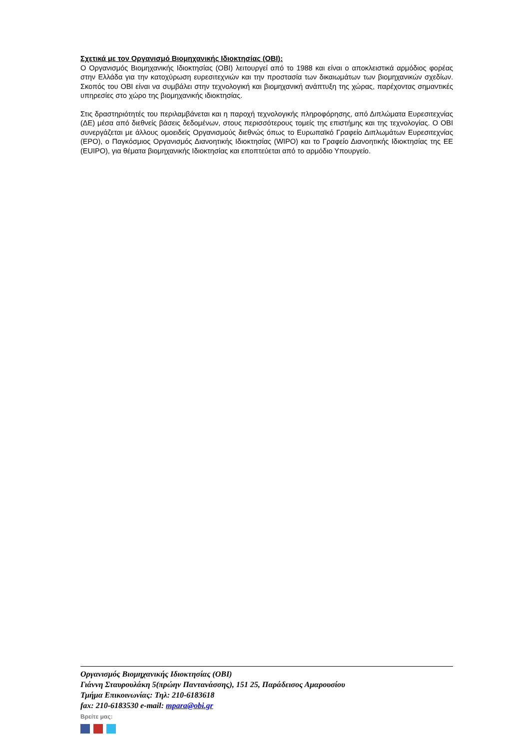Σχετικά με τον Οργανισμό Βιομηχανικής Ιδιοκτησίας (ΟΒΙ):
Ο Οργανισμός Βιομηχανικής Ιδιοκτησίας (ΟΒΙ) λειτουργεί από το 1988 και είναι ο αποκλειστικά αρμόδιος φορέας στην Ελλάδα για την κατοχύρωση ευρεσιτεχνιών και την προστασία των δικαιωμάτων των βιομηχανικών σχεδίων. Σκοπός του ΟΒΙ είναι να συμβάλει στην τεχνολογική και βιομηχανική ανάπτυξη της χώρας, παρέχοντας σημαντικές υπηρεσίες στο χώρο της βιομηχανικής ιδιοκτησίας.
Στις δραστηριότητές του περιλαμβάνεται και η παροχή τεχνολογικής πληροφόρησης, από Διπλώματα Ευρεσιτεχνίας (ΔΕ) μέσα από διεθνείς βάσεις δεδομένων, στους περισσότερους τομείς της επιστήμης και της τεχνολογίας. Ο ΟΒΙ συνεργάζεται με άλλους ομοειδείς Οργανισμούς διεθνώς όπως το Ευρωπαϊκό Γραφείο Διπλωμάτων Ευρεσιτεχνίας (EPO), ο Παγκόσμιος Οργανισμός Διανοητικής Ιδιοκτησίας (WIPO) και το Γραφείο Διανοητικής Ιδιοκτησίας της ΕΕ (EUIPO), για θέματα βιομηχανικής Ιδιοκτησίας και εποπτεύεται από το αρμόδιο Υπουργείο.
Οργανισμός Βιομηχανικής Ιδιοκτησίας (ΟΒΙ)
Γιάννη Σταυρουλάκη 5(πρώην Παντανάσσης), 151 25, Παράδεισος Αμαρουσίου
Τμήμα Επικοινωνίας: Τηλ: 210-6183618
fax: 210-6183530 e-mail: mpara@obi.gr
Βρείτε μας: